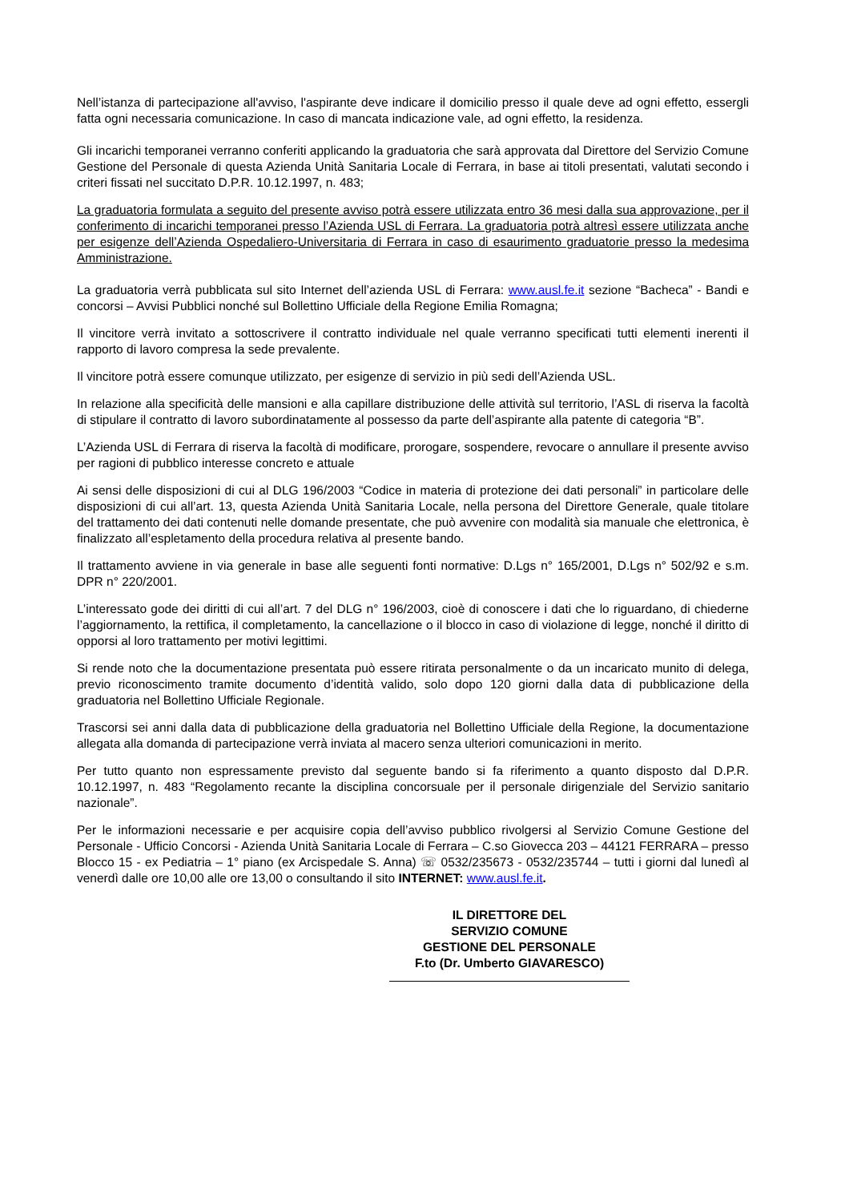Nell’istanza di partecipazione all'avviso, l'aspirante deve indicare il domicilio presso il quale deve ad ogni effetto, essergli fatta ogni necessaria comunicazione. In caso di mancata indicazione vale, ad ogni effetto, la residenza.
Gli incarichi temporanei verranno conferiti applicando la graduatoria che sarà approvata dal Direttore del Servizio Comune Gestione del Personale di questa Azienda Unità Sanitaria Locale di Ferrara, in base ai titoli presentati, valutati secondo i criteri fissati nel succitato D.P.R. 10.12.1997, n. 483;
La graduatoria formulata a seguito del presente avviso potrà essere utilizzata entro 36 mesi dalla sua approvazione, per il conferimento di incarichi temporanei presso l’Azienda USL di Ferrara. La graduatoria potrà altresì essere utilizzata anche per esigenze dell’Azienda Ospedaliero-Universitaria di Ferrara in caso di esaurimento graduatorie presso la medesima Amministrazione.
La graduatoria verrà pubblicata sul sito Internet dell’azienda USL di Ferrara: www.ausl.fe.it sezione “Bacheca” - Bandi e concorsi – Avvisi Pubblici nonché sul Bollettino Ufficiale della Regione Emilia Romagna;
Il vincitore verrà invitato a sottoscrivere il contratto individuale nel quale verranno specificati tutti elementi inerenti il rapporto di lavoro compresa la sede prevalente.
Il vincitore potrà essere comunque utilizzato, per esigenze di servizio in più sedi dell’Azienda USL.
In relazione alla specificità delle mansioni e alla capillare distribuzione delle attività sul territorio, l’ASL di riserva la facoltà di stipulare il contratto di lavoro subordinatamente al possesso da parte dell’aspirante alla patente di categoria “B”.
L’Azienda USL di Ferrara di riserva la facoltà di modificare, prorogare, sospendere, revocare o annullare il presente avviso per ragioni di pubblico interesse concreto e attuale
Ai sensi delle disposizioni di cui al DLG 196/2003 “Codice in materia di protezione dei dati personali” in particolare delle disposizioni di cui all’art. 13, questa Azienda Unità Sanitaria Locale, nella persona del Direttore Generale, quale titolare del trattamento dei dati contenuti nelle domande presentate, che può avvenire con modalità sia manuale che elettronica, è finalizzato all’espletamento della procedura relativa al presente bando.
Il trattamento avviene in via generale in base alle seguenti fonti normative: D.Lgs n° 165/2001, D.Lgs n° 502/92 e s.m. DPR n° 220/2001.
L’interessato gode dei diritti di cui all’art. 7 del DLG n° 196/2003, cioè di conoscere i dati che lo riguardano, di chiederne l’aggiornamento, la rettifica, il completamento, la cancellazione o il blocco in caso di violazione di legge, nonché il diritto di opporsi al loro trattamento per motivi legittimi.
Si rende noto che la documentazione presentata può essere ritirata personalmente o da un incaricato munito di delega, previo riconoscimento tramite documento d’identità valido, solo dopo 120 giorni dalla data di pubblicazione della graduatoria nel Bollettino Ufficiale Regionale.
Trascorsi sei anni dalla data di pubblicazione della graduatoria nel Bollettino Ufficiale della Regione, la documentazione allegata alla domanda di partecipazione verrà inviata al macero senza ulteriori comunicazioni in merito.
Per tutto quanto non espressamente previsto dal seguente bando si fa riferimento a quanto disposto dal D.P.R. 10.12.1997, n. 483 “Regolamento recante la disciplina concorsuale per il personale dirigenziale del Servizio sanitario nazionale”.
Per le informazioni necessarie e per acquisire copia dell’avviso pubblico rivolgersi al Servizio Comune Gestione del Personale - Ufficio Concorsi - Azienda Unità Sanitaria Locale di Ferrara – C.so Giovecca 203 – 44121 FERRARA – presso Blocco 15 - ex Pediatria – 1° piano (ex Arcispedale S. Anna) ☏ 0532/235673 - 0532/235744 – tutti i giorni dal lunedì al venerdì dalle ore 10,00 alle ore 13,00 o consultando il sito INTERNET: www.ausl.fe.it.
IL DIRETTORE DEL
SERVIZIO COMUNE
GESTIONE DEL PERSONALE
F.to (Dr. Umberto GIAVARESCO)